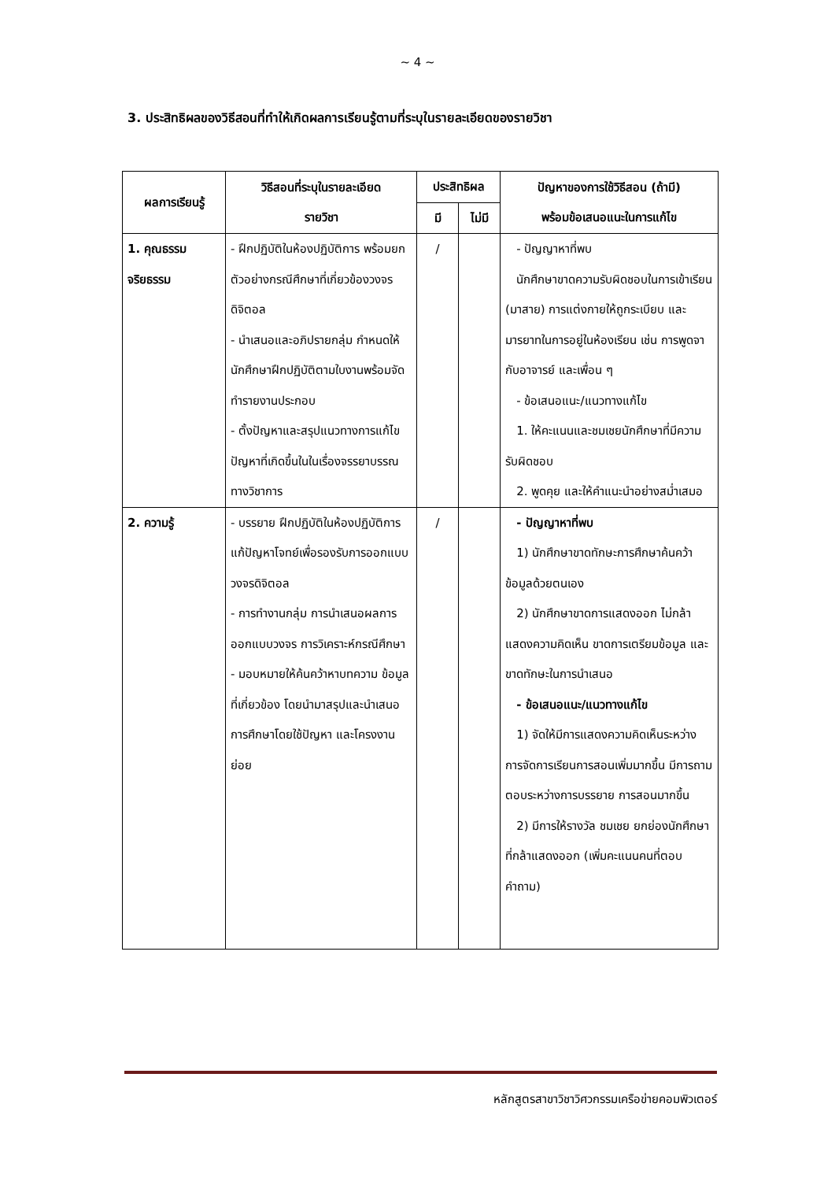~ 4 ~
3. ประสิทธิผลของวิธีสอนที่ทำให้เกิดผลการเรียนรู้ตามที่ระบุในรายละเอียดของรายวิชา
| ผลการเรียนรู้ | วิธีสอนที่ระบุในรายละเอียด รายวิชา | ประสิทธิผล | | ปัญหาของการใช้วิธีสอน (ถ้ามี) พร้อมข้อเสนอแนะในการแก้ไข |
| --- | --- | --- | --- | --- |
| | | มี | ไม่มี | |
| 1. คุณธรรม จริยธรรม | - ฝึกปฏิบัติในห้องปฏิบัติการ พร้อมยกตัวอย่างกรณีศึกษาที่เกี่ยวข้องวงจรดิจิตอล - นำเสนอและอภิปรายกลุ่ม กำหนดให้นักศึกษาฝึกปฏิบัติตามใบงานพร้อมจัดทำรายงานประกอบ - ตั้งปัญหาและสรุปแนวทางการแก้ไขปัญหาที่เกิดขึ้นในในเรื่องจรรยาบรรณทางวิชาการ | / | | - ปัญญาหาที่พบ นักศึกษาขาดความรับผิดชอบในการเข้าเรียน (มาสาย) การแต่งกายให้ถูกระเบียบ และมารยาทในการอยู่ในห้องเรียน เช่น การพูดจากับอาจารย์ และเพื่อน ๆ - ข้อเสนอแนะ/แนวทางแก้ไข 1. ให้คะแนนและชมเชยนักศึกษาที่มีความรับผิดชอบ 2. พูดคุย และให้คำแนะนำอย่างสม่ำเสมอ |
| 2. ความรู้ | - บรรยาย ฝึกปฏิบัติในห้องปฏิบัติการ แก้ปัญหาโจทย์เพื่อรองรับการออกแบบวงจรดิจิตอล - การทำงานกลุ่ม การนำเสนอผลการออกแบบวงจร การวิเคราะห์กรณีศึกษา - มอบหมายให้ค้นคว้าหาบทความ ข้อมูลที่เกี่ยวข้อง โดยนำมาสรุปและนำเสนอการศึกษาโดยใช้ปัญหา และโครงงานย่อย | / | | - ปัญญาหาที่พบ 1) นักศึกษาขาดทักษะการศึกษาค้นคว้าข้อมูลด้วยตนเอง 2) นักศึกษาขาดการแสดงออก ไม่กล้าแสดงความคิดเห็น ขาดการเตรียมข้อมูล และขาดทักษะในการนำเสนอ - ข้อเสนอแนะ/แนวทางแก้ไข 1) จัดให้มีการแสดงความคิดเห็นระหว่างการจัดการเรียนการสอนเพิ่มมากขึ้น มีการถามตอบระหว่างการบรรยาย การสอนมากขึ้น 2) มีการให้รางวัล ชมเชย ยกย่องนักศึกษาที่กล้าแสดงออก (เพิ่มคะแนนคนที่ตอบคำถาม) |
หลักสูตรสาขาวิชาวิศวกรรมเครือข่ายคอมพิวเตอร์